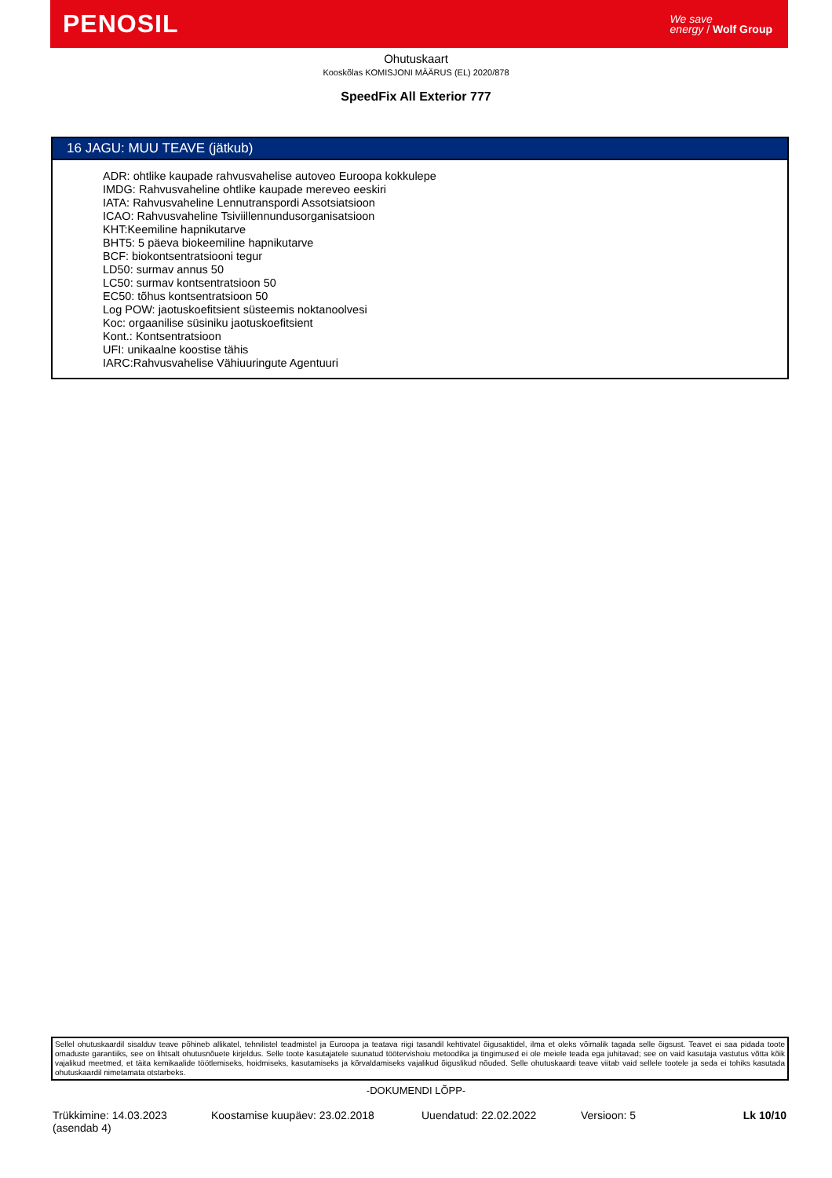PENOSIL
We save
energy / Wolf Group
Ohutuskaart
Kooskõlas KOMISJONI MÄÄRUS (EL) 2020/878
SpeedFix All Exterior 777
16 JAGU: MUU TEAVE (jätkub)
ADR: ohtlike kaupade rahvusvahelise autoveo Euroopa kokkulepe
IMDG: Rahvusvaheline ohtlike kaupade mereveo eeskiri
IATA: Rahvusvaheline Lennutranspordi Assotsiatsioon
ICAO: Rahvusvaheline Tsiviillennundusorganisatsioon
KHT:Keemiline hapnikutarve
BHT5: 5 päeva biokeemiline hapnikutarve
BCF: biokontsentratsiooni tegur
LD50: surmav annus 50
LC50: surmav kontsentratsioon 50
EC50: tõhus kontsentratsioon 50
Log POW: jaotuskoefitsient süsteemis noktanoolvesi
Koc: orgaanilise süsiniku jaotuskoefitsient
Kont.: Kontsentratsioon
UFI: unikaalne koostise tähis
IARC:Rahvusvahelise Vähiuuringute Agentuuri
Sellel ohutuskaardil sisalduv teave põhineb allikatel, tehnilistel teadmistel ja Euroopa ja teatava riigi tasandil kehtivatel õigusaktidel, ilma et oleks võimalik tagada selle õigsust. Teavet ei saa pidada toote omaduste garantiiks, see on lihtsalt ohutusnõuete kirjeldus. Selle toote kasutajatele suunatud töötervishoiu metoodika ja tingimused ei ole meiele teada ega juhitavad; see on vaid kasutaja vastutus võtta kõik vajalikud meetmed, et täita kemikaalide töötlemiseks, hoidmiseks, kasutamiseks ja kõrvaldamiseks vajalikud õiguslikud nõuded. Selle ohutuskaardi teave viitab vaid sellele tootele ja seda ei tohiks kasutada ohutuskaardil nimetamata otstarbeks.
-DOKUMENDI LÕPP-
Trükkimine: 14.03.2023
(asendab 4)
Koostamise kuupäev: 23.02.2018 Uuendatud: 22.02.2022 Versioon: 5 Lk 10/10